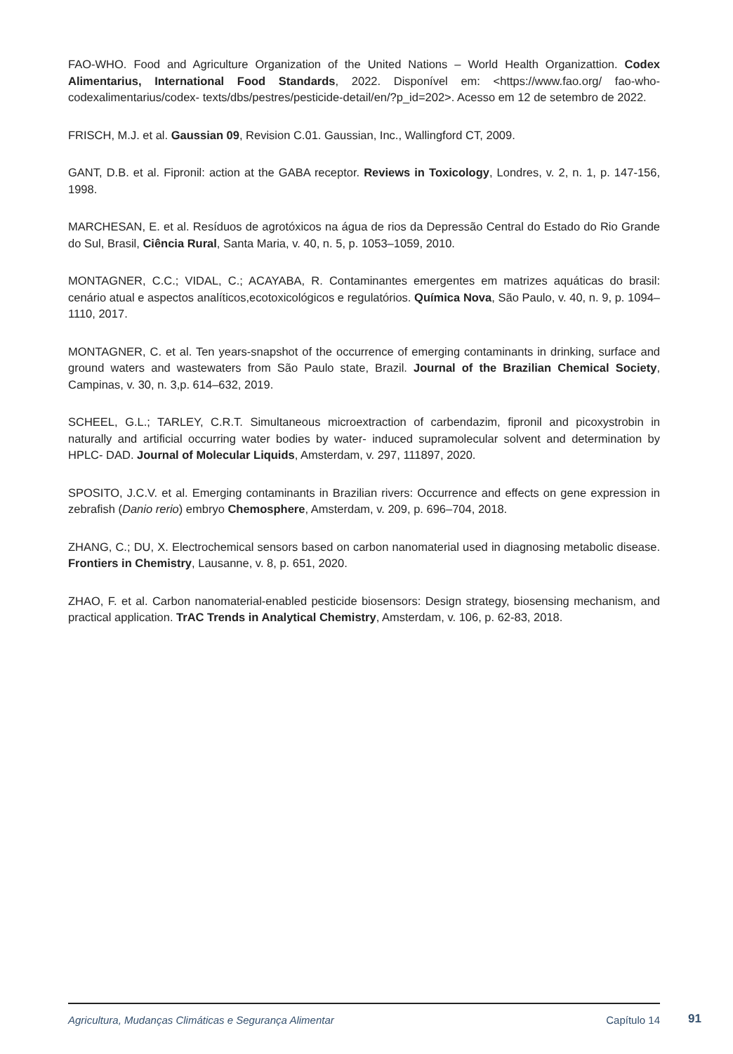FAO-WHO. Food and Agriculture Organization of the United Nations – World Health Organizattion. Codex Alimentarius, International Food Standards, 2022. Disponível em: <https://www.fao.org/ fao-who-codexalimentarius/codex- texts/dbs/pestres/pesticide-detail/en/?p_id=202>. Acesso em 12 de setembro de 2022.
FRISCH, M.J. et al. Gaussian 09, Revision C.01. Gaussian, Inc., Wallingford CT, 2009.
GANT, D.B. et al. Fipronil: action at the GABA receptor. Reviews in Toxicology, Londres, v. 2, n. 1, p. 147-156, 1998.
MARCHESAN, E. et al. Resíduos de agrotóxicos na água de rios da Depressão Central do Estado do Rio Grande do Sul, Brasil, Ciência Rural, Santa Maria, v. 40, n. 5, p. 1053–1059, 2010.
MONTAGNER, C.C.; VIDAL, C.; ACAYABA, R. Contaminantes emergentes em matrizes aquáticas do brasil: cenário atual e aspectos analíticos,ecotoxicológicos e regulatórios. Química Nova, São Paulo, v. 40, n. 9, p. 1094–1110, 2017.
MONTAGNER, C. et al. Ten years-snapshot of the occurrence of emerging contaminants in drinking, surface and ground waters and wastewaters from São Paulo state, Brazil. Journal of the Brazilian Chemical Society, Campinas, v. 30, n. 3,p. 614–632, 2019.
SCHEEL, G.L.; TARLEY, C.R.T. Simultaneous microextraction of carbendazim, fipronil and picoxystrobin in naturally and artificial occurring water bodies by water- induced supramolecular solvent and determination by HPLC- DAD. Journal of Molecular Liquids, Amsterdam, v. 297, 111897, 2020.
SPOSITO, J.C.V. et al. Emerging contaminants in Brazilian rivers: Occurrence and effects on gene expression in zebrafish (Danio rerio) embryo Chemosphere, Amsterdam, v. 209, p. 696–704, 2018.
ZHANG, C.; DU, X. Electrochemical sensors based on carbon nanomaterial used in diagnosing metabolic disease. Frontiers in Chemistry, Lausanne, v. 8, p. 651, 2020.
ZHAO, F. et al. Carbon nanomaterial-enabled pesticide biosensors: Design strategy, biosensing mechanism, and practical application. TrAC Trends in Analytical Chemistry, Amsterdam, v. 106, p. 62-83, 2018.
Agricultura, Mudanças Climáticas e Segurança Alimentar Capítulo 14
91